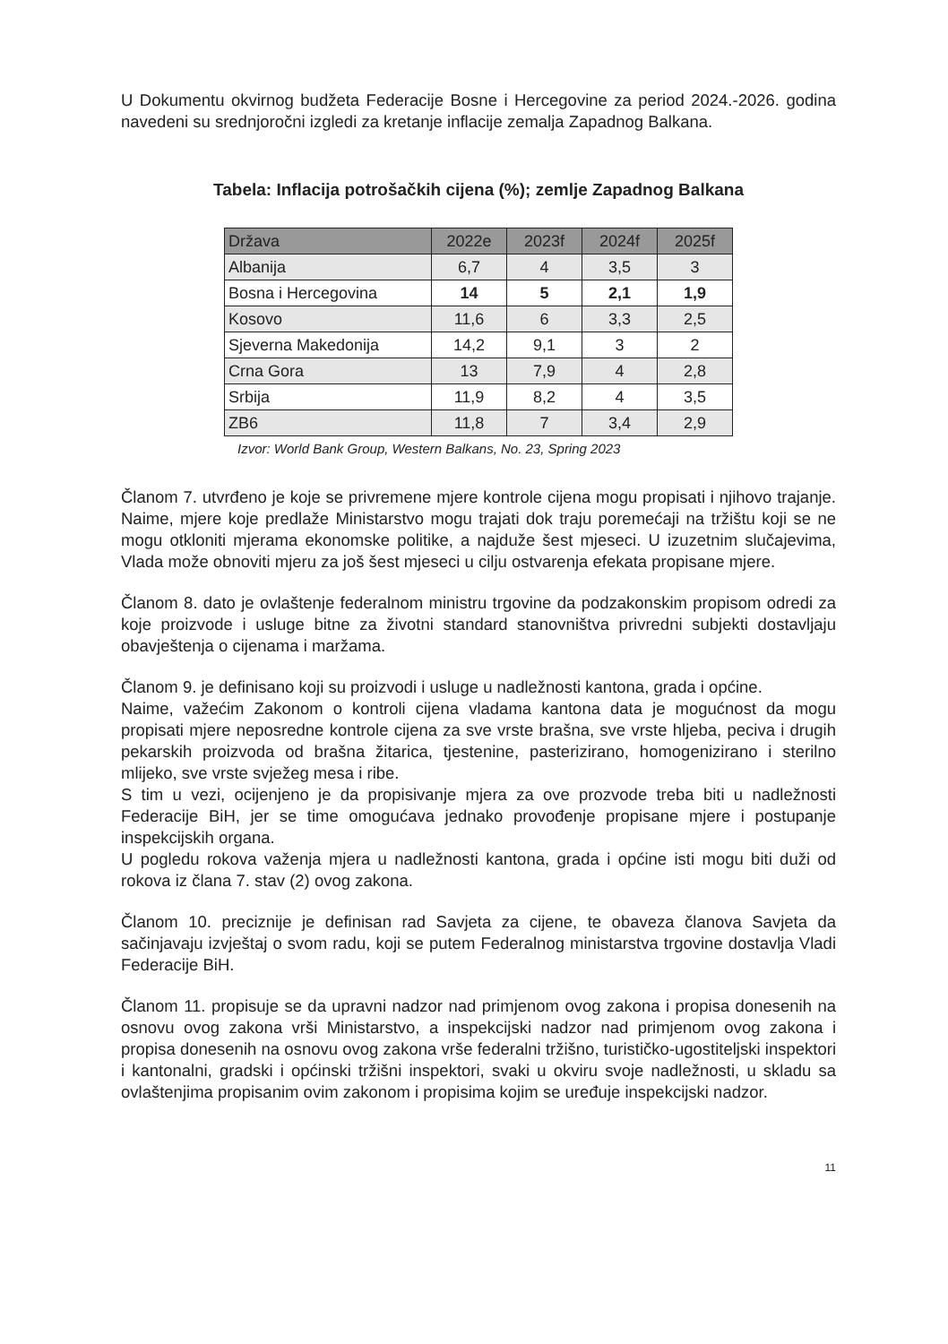U Dokumentu okvirnog budžeta Federacije Bosne i Hercegovine za period 2024.-2026. godina navedeni su srednjoročni izgledi za kretanje inflacije zemalja Zapadnog Balkana.
Tabela: Inflacija potrošačkih cijena (%); zemlje Zapadnog Balkana
| Država | 2022e | 2023f | 2024f | 2025f |
| --- | --- | --- | --- | --- |
| Albanija | 6,7 | 4 | 3,5 | 3 |
| Bosna i Hercegovina | 14 | 5 | 2,1 | 1,9 |
| Kosovo | 11,6 | 6 | 3,3 | 2,5 |
| Sjeverna Makedonija | 14,2 | 9,1 | 3 | 2 |
| Crna Gora | 13 | 7,9 | 4 | 2,8 |
| Srbija | 11,9 | 8,2 | 4 | 3,5 |
| ZB6 | 11,8 | 7 | 3,4 | 2,9 |
Izvor: World Bank Group, Western Balkans, No. 23, Spring 2023
Članom 7. utvrđeno je koje se privremene mjere kontrole cijena mogu propisati i njihovo trajanje. Naime, mjere koje predlaže Ministarstvo mogu trajati dok traju poremećaji na tržištu koji se ne mogu otkloniti mjerama ekonomske politike, a najduže šest mjeseci. U izuzetnim slučajevima, Vlada može obnoviti mjeru za još šest mjeseci u cilju ostvarenja efekata propisane mjere.
Članom 8. dato je ovlaštenje federalnom ministru trgovine da podzakonskim propisom odredi za koje proizvode i usluge bitne za životni standard stanovništva privredni subjekti dostavljaju obavještenja o cijenama i maržama.
Članom 9. je definisano koji su proizvodi i usluge u nadležnosti kantona, grada i općine.
Naime, važećim Zakonom o kontroli cijena vladama kantona data je mogućnost da mogu propisati mjere neposredne kontrole cijena za sve vrste brašna, sve vrste hljeba, peciva i drugih pekarskih proizvoda od brašna žitarica, tjestenine, pasterizirano, homogenizirano i sterilno mlijeko, sve vrste svježeg mesa i ribe.
S tim u vezi, ocijenjeno je da propisivanje mjera za ove prozvode treba biti u nadležnosti Federacije BiH, jer se time omogućava jednako provođenje propisane mjere i postupanje inspekcijskih organa.
U pogledu rokova važenja mjera u nadležnosti kantona, grada i općine isti mogu biti duži od rokova iz člana 7. stav (2) ovog zakona.
Članom 10. preciznije je definisan rad Savjeta za cijene, te obaveza članova Savjeta da sačinjavaju izvještaj o svom radu, koji se putem Federalnog ministarstva trgovine dostavlja Vladi Federacije BiH.
Članom 11. propisuje se da upravni nadzor nad primjenom ovog zakona i propisa donesenih na osnovu ovog zakona vrši Ministarstvo, a inspekcijski nadzor nad primjenom ovog zakona i propisa donesenih na osnovu ovog zakona vrše federalni tržišno, turističko-ugostiteljski inspektori i kantonalni, gradski i općinski tržišni inspektori, svaki u okviru svoje nadležnosti, u skladu sa ovlaštenjima propisanim ovim zakonom i propisima kojim se uređuje inspekcijski nadzor.
11